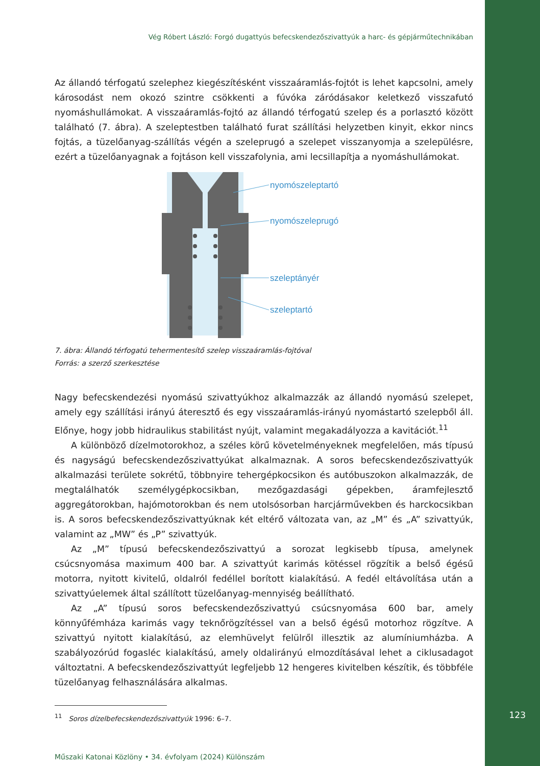Vég Róbert László: Forgó dugattyús befecskendezőszivattyúk a harc- és gépjárműtechnikában
Az állandó térfogatú szelephez kiegészítésként visszaáramlás-fojtót is lehet kapcsolni, amely károsodást nem okozó szintre csökkenti a fúvóka záródásakor keletkező visszafutó nyomáshullámokat. A visszaáramlás-fojtó az állandó térfogatú szelep és a porlasztó között található (7. ábra). A szeleptestben található furat szállítási helyzetben kinyit, ekkor nincs fojtás, a tüzelőanyag-szállítás végén a szeleprugó a szelepet visszanyomja a szelepülésre, ezért a tüzelőanyagnak a fojtáson kell visszafolynia, ami lecsillapítja a nyomáshullámokat.
nyomószeleptartó
nyomószeleprugó
szeleptányér
szeleptartó
7. ábra: Állandó térfogatú tehermentesítő szelep visszaáramlás-fojtóval
Forrás: a szerző szerkesztése
Nagy befecskendezési nyomású szivattyúkhoz alkalmazzák az állandó nyomású szelepet, amely egy szállítási irányú áteresztő és egy visszaáramlás-irányú nyomástartó szelepből áll. Előnye, hogy jobb hidraulikus stabilitást nyújt, valamint megakadályozza a kavitációt.<sup>11</sup>
A különböző dízelmotorokhoz, a széles körű követelményeknek megfelelően, más típusú és nagyságú befecskendezőszivattyúkat alkalmaznak. A soros befecskendezőszivattyúk alkalmazási területe sokrétű, többnyire tehergépkocsikon és autóbuszokon alkalmazzák, de megtalálhatók személygépkocsikban, mezőgazdasági gépekben, áramfejlesztő aggregátorokban, hajómotorokban és nem utolsósorban harcjárművekben és harckocsikban is. A soros befecskendezőszivattyúknak két eltérő változata van, az „M” és „A” szivattyúk, valamint az „MW” és „P” szivattyúk.
Az „M” típusú befecskendezőszivattyú a sorozat legkisebb típusa, amelynek csúcsnyomása maximum 400 bar. A szivattyút karimás kötéssel rögzítik a belső égésű motorra, nyitott kivitelű, oldalról fedéllel borított kialakítású. A fedél eltávolítása után a szivattyúelemek által szállított tüzelőanyag-mennyiség beállítható.
Az „A” típusú soros befecskendezőszivattyú csúcsnyomása 600 bar, amely könnyűfémháza karimás vagy teknőrögzítéssel van a belső égésű motorhoz rögzítve. A szivattyú nyitott kialakítású, az elemhüvelyt felülről illesztik az alumíniumházba. A szabályozórúd fogasléc kialakítású, amely oldalirányú elmozdításával lehet a ciklusadagot változtatni. A befecskendezőszivattyút legfeljebb 12 hengeres kivitelben készítik, és többféle tüzelőanyag felhasználására alkalmas.
<sup>11</sup> Soros dízelbefecskendezőszivattyúk 1996: 6–7.
Műszaki Katonai Közlöny • 34. évfolyam (2024) Különszám
123